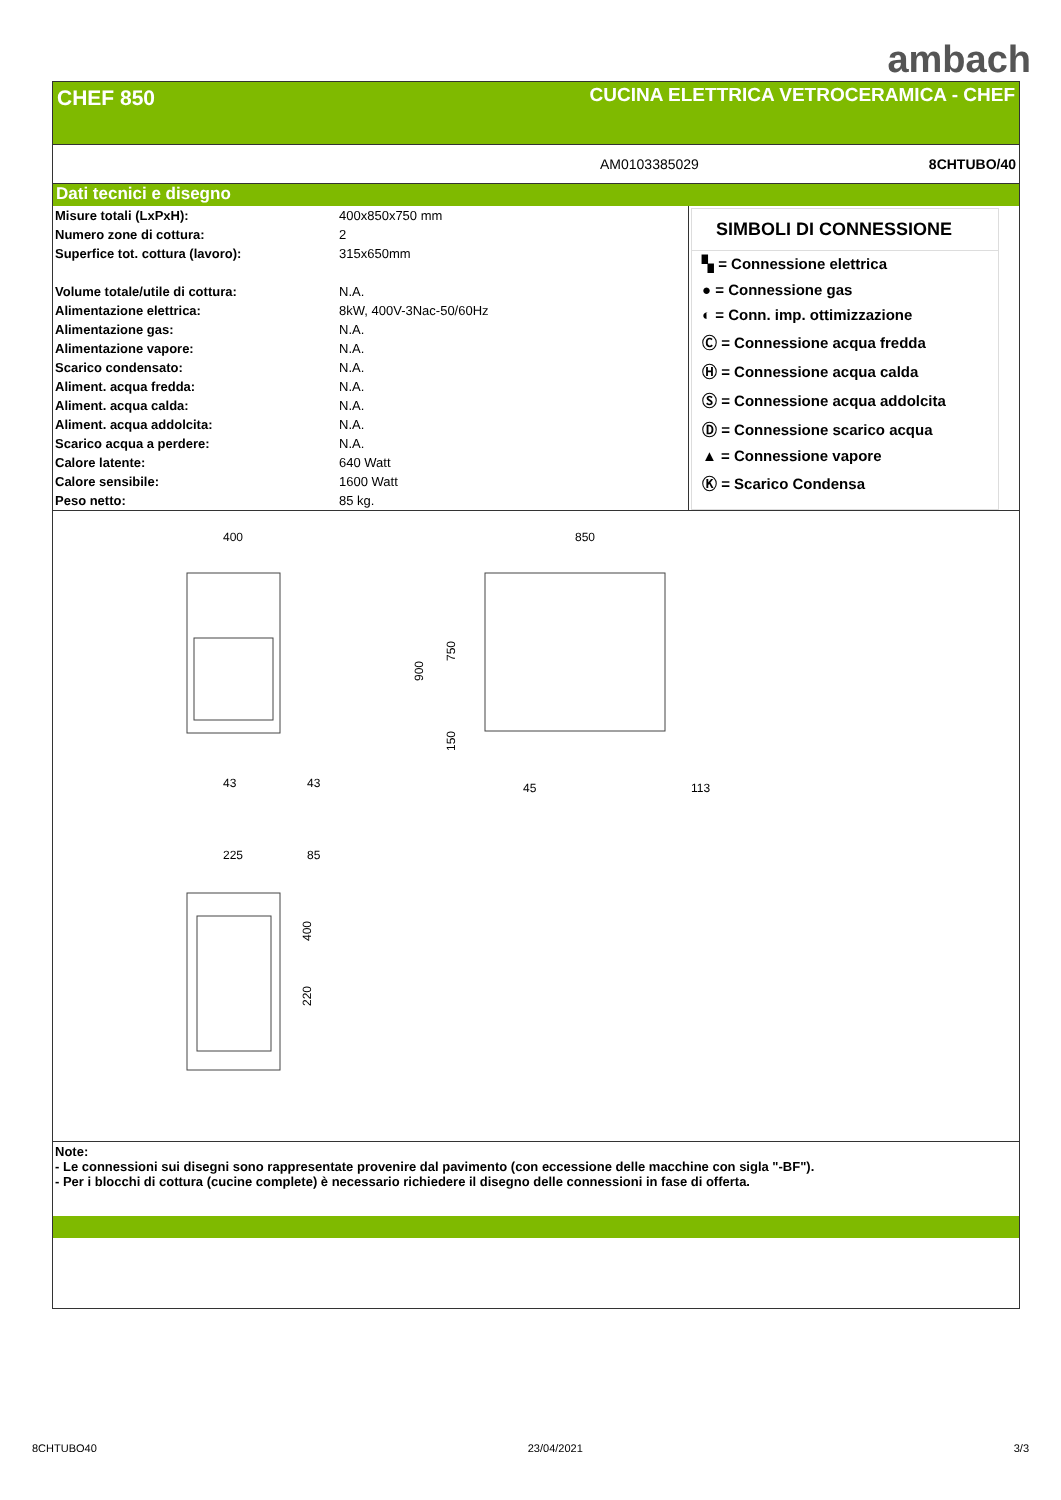ambach
CHEF 850 CUCINA ELETTRICA VETROCERAMICA - CHEF
AM0103385029 8CHTUBO/40
Dati tecnici e disegno
| Misure totali (LxPxH): | 400x850x750 mm |
| Numero zone di cottura: | 2 |
| Superfice tot. cottura (lavoro): | 315x650mm |
| Volume totale/utile di cottura: | N.A. |
| Alimentazione elettrica: | 8kW, 400V-3Nac-50/60Hz |
| Alimentazione gas: | N.A. |
| Alimentazione vapore: | N.A. |
| Scarico condensato: | N.A. |
| Aliment. acqua fredda: | N.A. |
| Aliment. acqua calda: | N.A. |
| Aliment. acqua addolcita: | N.A. |
| Scarico acqua a perdere: | N.A. |
| Calore latente: | 640 Watt |
| Calore sensibile: | 1600 Watt |
| Peso netto: | 85 kg. |
SIMBOLI DI CONNESSIONE
▚ = Connessione elettrica
● = Connessione gas
◐ = Conn. imp. ottimizzazione
Ⓒ = Connessione acqua fredda
Ⓗ = Connessione acqua calda
Ⓢ = Connessione acqua addolcita
Ⓓ = Connessione scarico acqua
▲ = Connessione vapore
Ⓚ = Scarico Condensa
400
43
43
850
45
113
900
750
150
225
85
400
220
Note:
- Le connessioni sui disegni sono rappresentate provenire dal pavimento (con eccessione delle macchine con sigla "-BF").
- Per i blocchi di cottura (cucine complete) è necessario richiedere il disegno delle connessioni in fase di offerta.
8CHTUBO40 23/04/2021 3/3